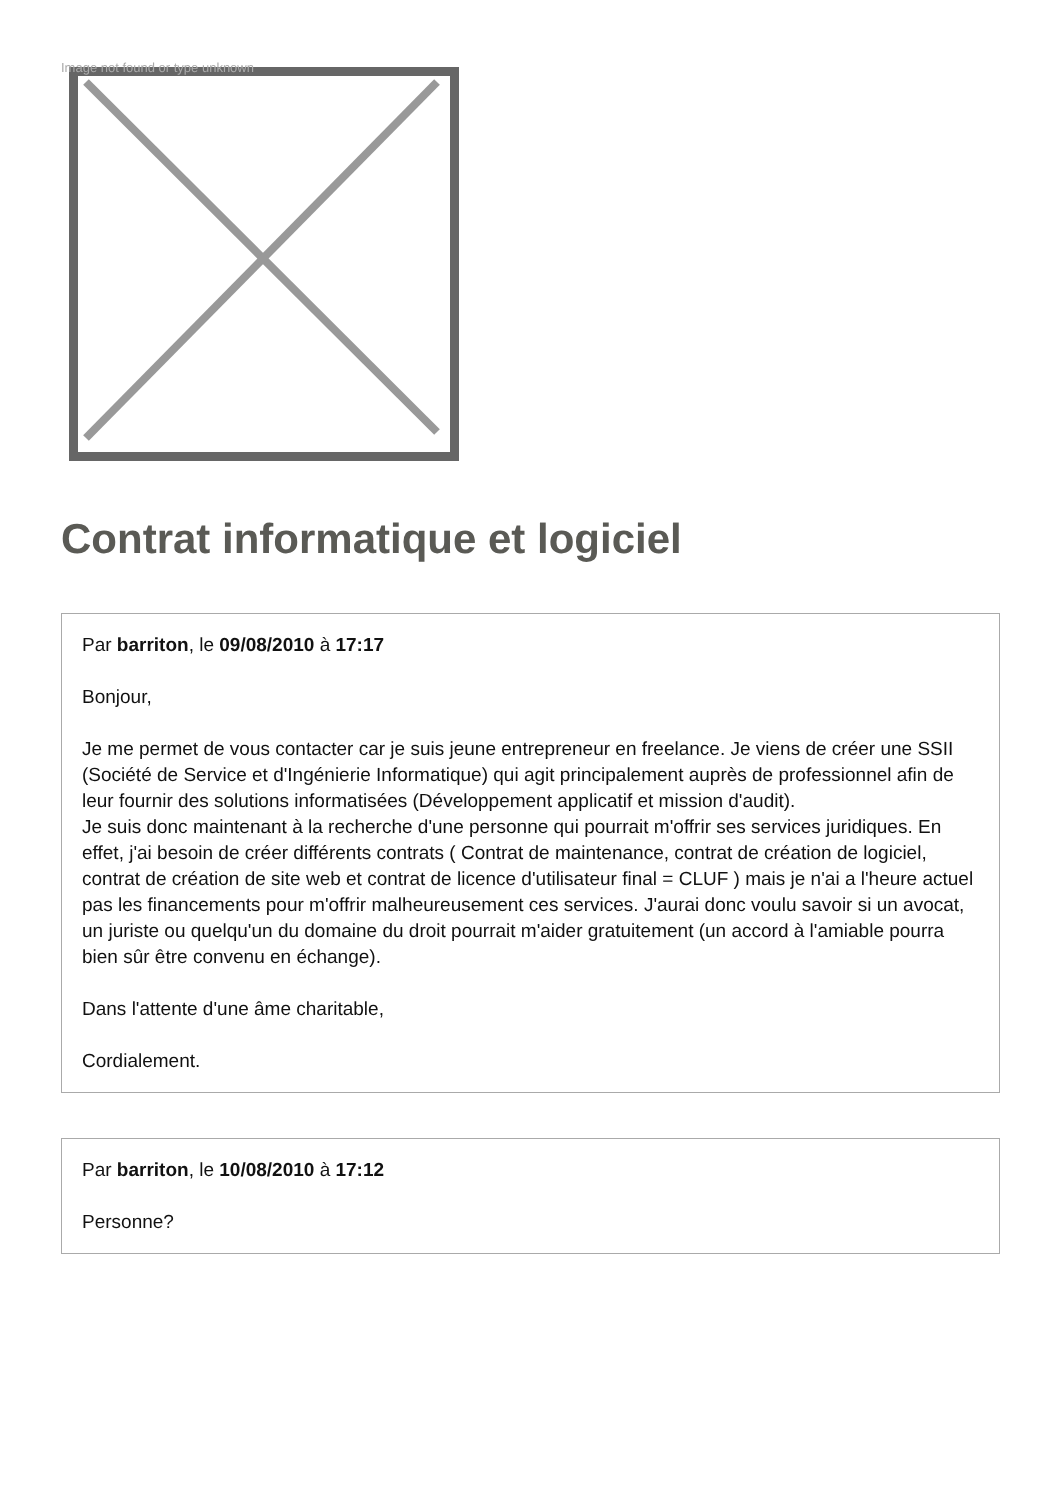Image not found or type unknown
Contrat informatique et logiciel
Par barriton, le 09/08/2010 à 17:17
Bonjour,
Je me permet de vous contacter car je suis jeune entrepreneur en freelance. Je viens de créer une SSII (Société de Service et d'Ingénierie Informatique) qui agit principalement auprès de professionnel afin de leur fournir des solutions informatisées (Développement applicatif et mission d'audit).
Je suis donc maintenant à la recherche d'une personne qui pourrait m'offrir ses services juridiques. En effet, j'ai besoin de créer différents contrats ( Contrat de maintenance, contrat de création de logiciel, contrat de création de site web et contrat de licence d'utilisateur final = CLUF ) mais je n'ai a l'heure actuel pas les financements pour m'offrir malheureusement ces services. J'aurai donc voulu savoir si un avocat, un juriste ou quelqu'un du domaine du droit pourrait m'aider gratuitement (un accord à l'amiable pourra bien sûr être convenu en échange).
Dans l'attente d'une âme charitable,
Cordialement.
Par barriton, le 10/08/2010 à 17:12
Personne?